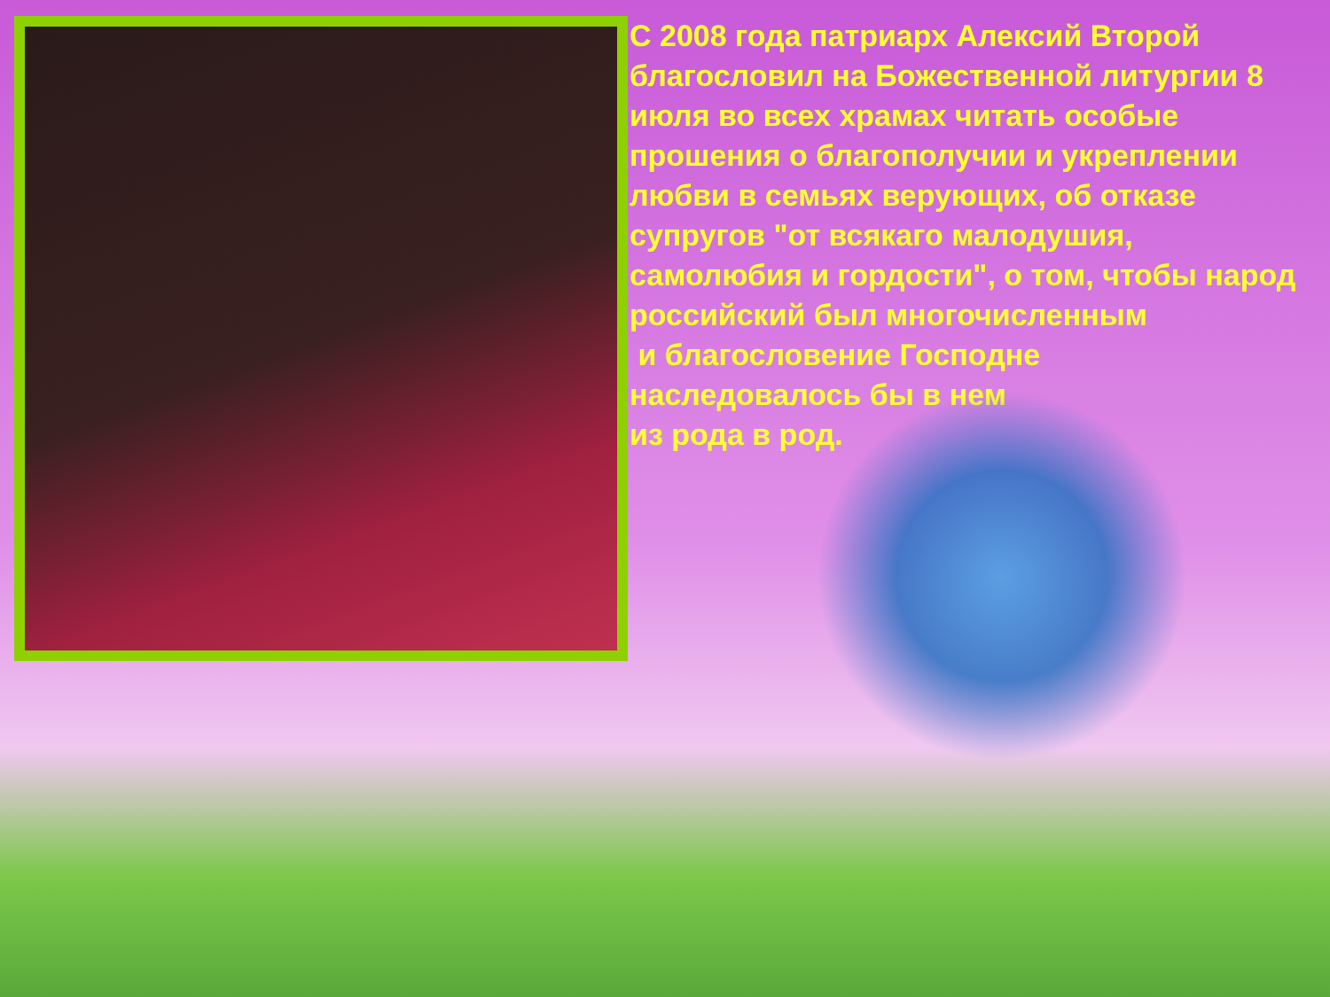С 2008 года патриарх Алексий Второй благословил на Божественной литургии 8 июля во всех храмах читать особые прошения о благополучии и укреплении любви в семьях верующих, об отказе супругов "от всякаго малодушия, самолюбия и гордости", о том, чтобы народ российский был многочисленным
и благословение Господне
наследовалось бы в нем
из рода в род.